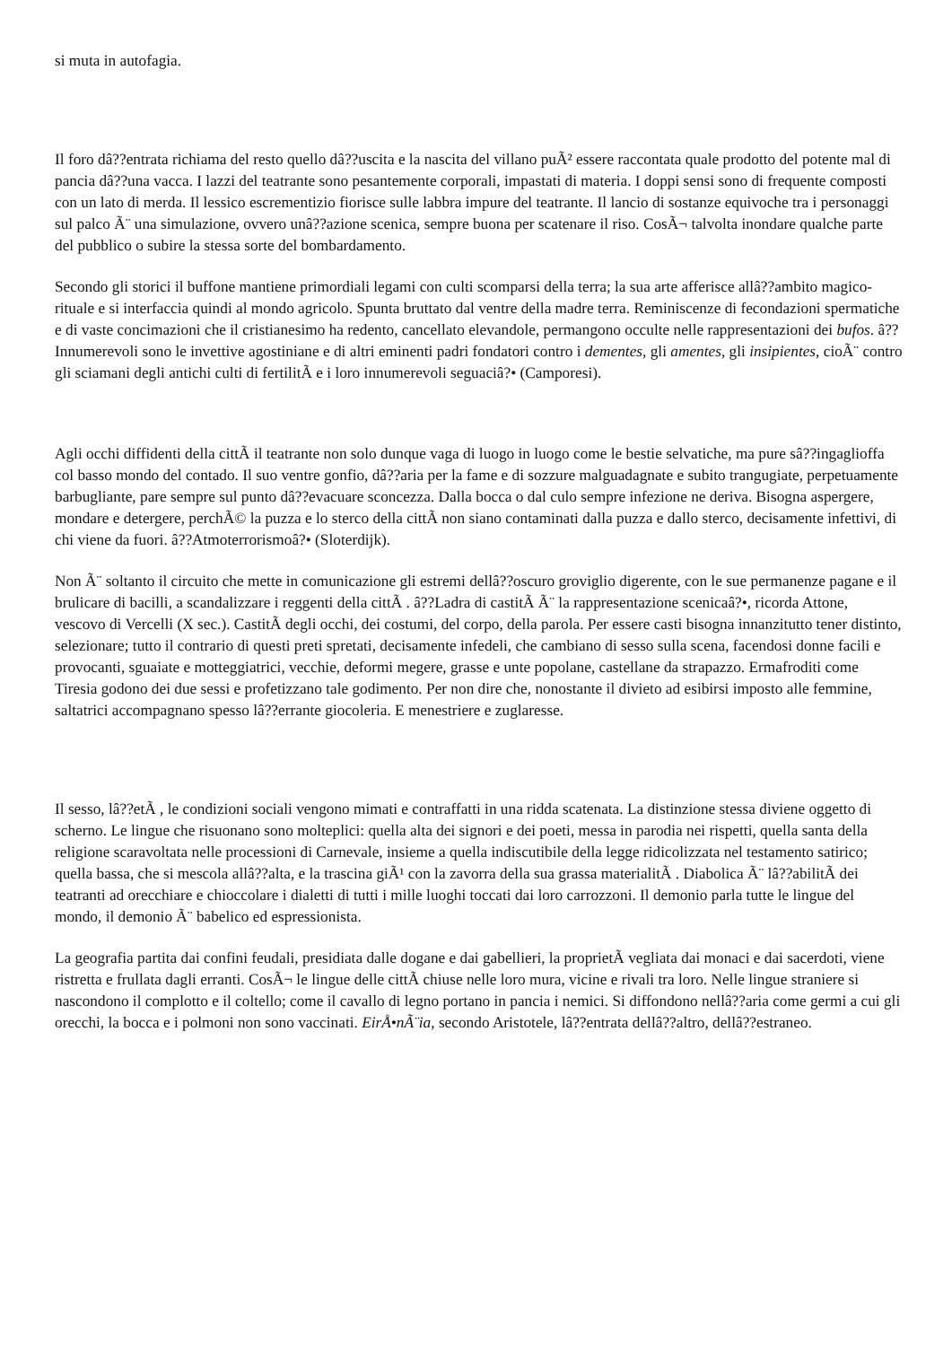si muta in autofagia.
Il foro dâ??entrata richiama del resto quello dâ??uscita e la nascita del villano puÃ² essere raccontata quale prodotto del potente mal di pancia dâ??una vacca. I lazzi del teatrante sono pesantemente corporali, impastati di materia. I doppi sensi sono di frequente composti con un lato di merda. Il lessico escrementizio fiorisce sulle labbra impure del teatrante. Il lancio di sostanze equivoche tra i personaggi sul palco Ã¨ una simulazione, ovvero unâ??azione scenica, sempre buona per scatenare il riso. CosÃ¬ talvolta inondare qualche parte del pubblico o subire la stessa sorte del bombardamento.
Secondo gli storici il buffone mantiene primordiali legami con culti scomparsi della terra; la sua arte afferisce allâ??ambito magico-rituale e si interfaccia quindi al mondo agricolo. Spunta bruttato dal ventre della madre terra. Reminiscenze di fecondazioni spermatiche e di vaste concimazioni che il cristianesimo ha redento, cancellato elevandole, permangono occulte nelle rappresentazioni dei bufos. â??Innumerevoli sono le invettive agostiniane e di altri eminenti padri fondatori contro i dementes, gli amentes, gli insipientes, cioÃ¨ contro gli sciamani degli antichi culti di fertilitÃ e i loro innumerevoli seguaciâ?• (Camporesi).
Agli occhi diffidenti della cittÃ il teatrante non solo dunque vaga di luogo in luogo come le bestie selvatiche, ma pure sâ??ingaglioffa col basso mondo del contado. Il suo ventre gonfio, dâ??aria per la fame e di sozzure malguadagnate e subito trangugiate, perpetuamente barbugliante, pare sempre sul punto dâ??evacuare sconcezza. Dalla bocca o dal culo sempre infezione ne deriva. Bisogna aspergere, mondare e detergere, perchÃ© la puzza e lo sterco della cittÃ non siano contaminati dalla puzza e dallo sterco, decisamente infettivi, di chi viene da fuori. â??Atmoterrorismoâ?• (Sloterdijk).
Non Ã¨ soltanto il circuito che mette in comunicazione gli estremi dellâ??oscuro groviglio digerente, con le sue permanenze pagane e il brulicare di bacilli, a scandalizzare i reggenti della cittÃ . â??Ladra di castitÃ Ã¨ la rappresentazione scenicaâ?•, ricorda Attone, vescovo di Vercelli (X sec.). CastitÃ degli occhi, dei costumi, del corpo, della parola. Per essere casti bisogna innanzitutto tener distinto, selezionare; tutto il contrario di questi preti spretati, decisamente infedeli, che cambiano di sesso sulla scena, facendosi donne facili e provocanti, sguaiate e motteggiatrici, vecchie, deformi megere, grasse e unte popolane, castellane da strapazzo. Ermafroditi come Tiresia godono dei due sessi e profetizzano tale godimento. Per non dire che, nonostante il divieto ad esibirsi imposto alle femmine, saltatrici accompagnano spesso lâ??errante giocoleria. E menestriere e zuglaresse.
Il sesso, lâ??etÃ , le condizioni sociali vengono mimati e contraffatti in una ridda scatenata. La distinzione stessa diviene oggetto di scherno. Le lingue che risuonano sono molteplici: quella alta dei signori e dei poeti, messa in parodia nei rispetti, quella santa della religione scaravoltata nelle processioni di Carnevale, insieme a quella indiscutibile della legge ridicolizzata nel testamento satirico; quella bassa, che si mescola allâ??alta, e la trascina giÃ¹ con la zavorra della sua grassa materialitÃ . Diabolica Ã¨ lâ??abilitÃ dei teatranti ad orecchiare e chioccolare i dialetti di tutti i mille luoghi toccati dai loro carrozzoni. Il demonio parla tutte le lingue del mondo, il demonio Ã¨ babelico ed espressionista.
La geografia partita dai confini feudali, presidiata dalle dogane e dai gabellieri, la proprietÃ vegliata dai monaci e dai sacerdoti, viene ristretta e frullata dagli erranti. CosÃ¬ le lingue delle cittÃ chiuse nelle loro mura, vicine e rivali tra loro. Nelle lingue straniere si nascondono il complotto e il coltello; come il cavallo di legno portano in pancia i nemici. Si diffondono nellâ??aria come germi a cui gli orecchi, la bocca e i polmoni non sono vaccinati. EirÅ•nÃ¨ia, secondo Aristotele, lâ??entrata dellâ??altro, dellâ??estraneo.